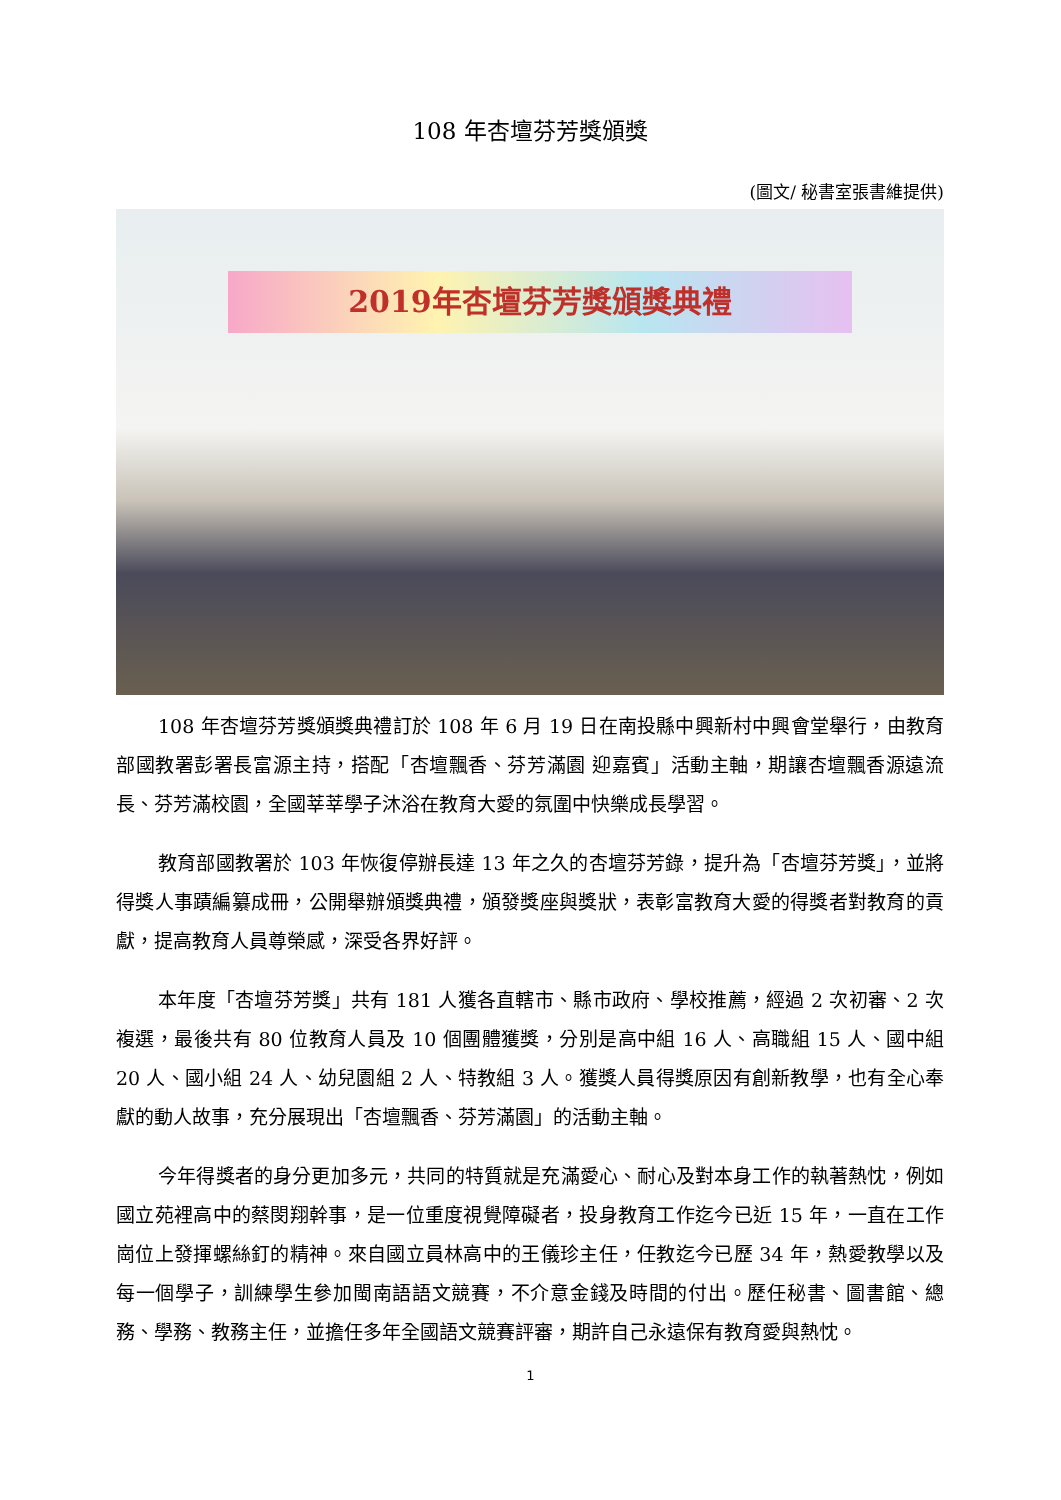108 年杏壇芬芳獎頒獎
(圖文/ 秘書室張書維提供)
2019年杏壇芬芳獎頒獎典禮
108 年杏壇芬芳獎頒獎典禮訂於 108 年 6 月 19 日在南投縣中興新村中興會堂舉行，由教育部國教署彭署長富源主持，搭配「杏壇飄香、芬芳滿園 迎嘉賓」活動主軸，期讓杏壇飄香源遠流長、芬芳滿校園，全國莘莘學子沐浴在教育大愛的氛圍中快樂成長學習。
教育部國教署於 103 年恢復停辦長達 13 年之久的杏壇芬芳錄，提升為「杏壇芬芳獎」，並將得獎人事蹟編纂成冊，公開舉辦頒獎典禮，頒發獎座與獎狀，表彰富教育大愛的得獎者對教育的貢獻，提高教育人員尊榮感，深受各界好評。
本年度「杏壇芬芳獎」共有 181 人獲各直轄市、縣市政府、學校推薦，經過 2 次初審、2 次複選，最後共有 80 位教育人員及 10 個團體獲獎，分別是高中組 16 人、高職組 15 人、國中組 20 人、國小組 24 人、幼兒園組 2 人、特教組 3 人。獲獎人員得獎原因有創新教學，也有全心奉獻的動人故事，充分展現出「杏壇飄香、芬芳滿園」的活動主軸。
今年得獎者的身分更加多元，共同的特質就是充滿愛心、耐心及對本身工作的執著熱忱，例如國立苑裡高中的蔡閔翔幹事，是一位重度視覺障礙者，投身教育工作迄今已近 15 年，一直在工作崗位上發揮螺絲釘的精神。來自國立員林高中的王儀珍主任，任教迄今已歷 34 年，熱愛教學以及每一個學子，訓練學生參加閩南語語文競賽，不介意金錢及時間的付出。歷任秘書、圖書館、總務、學務、教務主任，並擔任多年全國語文競賽評審，期許自己永遠保有教育愛與熱忱。
1